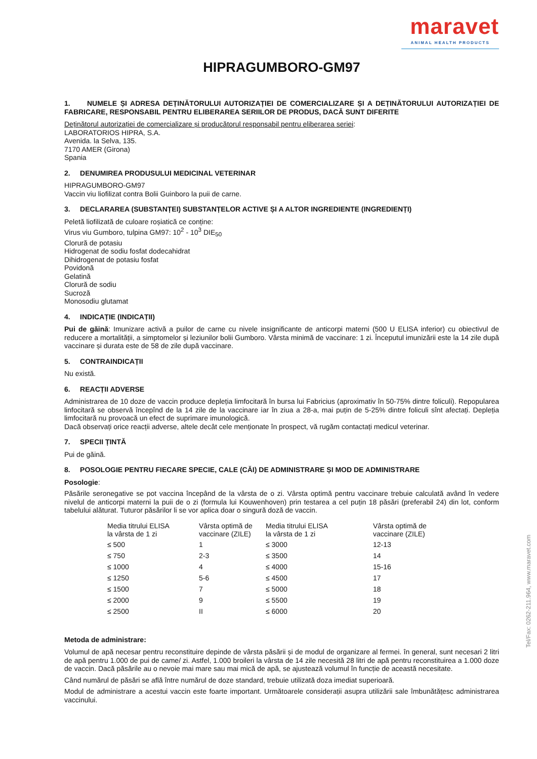maravet
ANIMAL HEALTH PRODUCTS
HIPRAGUMBORO-GM97
1. NUMELE ȘI ADRESA DEȚINĂTORULUI AUTORIZAȚIEI DE COMERCIALIZARE ȘI A DEȚINĂTORULUI AUTORIZAȚIEI DE FABRICARE, RESPONSABIL PENTRU ELIBERAREA SERIILOR DE PRODUS, DACĂ SUNT DIFERITE
Deținătorul autorizației de comercializare și producătorul responsabil pentru eliberarea seriei:
LABORATORIOS HIPRA, S.A.
Avenida. la Selva, 135.
7170 AMER (Girona)
Spania
2. DENUMIREA PRODUSULUI MEDICINAL VETERINAR
HIPRAGUMBORO-GM97
Vaccin viu liofilizat contra Bolii Guinboro la puii de carne.
3. DECLARAREA (SUBSTANȚEI) SUBSTANȚELOR ACTIVE ȘI A ALTOR INGREDIENTE (INGREDIENȚI)
Peletă liofilizată de culoare roșiatică ce conține:
Virus viu Gumboro, tulpina GM97: 10<sup>2</sup> - 10<sup>3</sup> DIE<sub>50</sub>
Clorură de potasiu
Hidrogenat de sodiu fosfat dodecahidrat
Dihidrogenat de potasiu fosfat
Povidonă
Gelatină
Clorură de sodiu
Sucroză
Monosodiu glutamat
4. INDICAȚIE (INDICAȚII)
Pui de găină: Imunizare activă a puilor de carne cu nivele insignificante de anticorpi materni (500 U ELISA inferior) cu obiectivul de reducere a mortalității, a simptomelor și leziunilor bolii Gumboro. Vârsta minimă de vaccinare: 1 zi. Începutul imunizării este la 14 zile după vaccinare și durata este de 58 de zile după vaccinare.
5. CONTRAINDICAȚII
Nu există.
6. REACȚII ADVERSE
Administrarea de 10 doze de vaccin produce depleția limfocitară în bursa lui Fabricius (aproximativ în 50-75% dintre foliculi). Repopularea linfocitară se observă începînd de la 14 zile de la vaccinare iar în ziua a 28-a, mai puțin de 5-25% dintre foliculi sînt afectați. Depleția limfocitară nu provoacă un efect de suprimare imunologică.
Dacă observați orice reacții adverse, altele decât cele menționate în prospect, vă rugăm contactați medicul veterinar.
7. SPECII ȚINTĂ
Pui de găină.
8. POSOLOGIE PENTRU FIECARE SPECIE, CALE (CĂI) DE ADMINISTRARE ȘI MOD DE ADMINISTRARE
Posologie:
Păsările seronegative se pot vaccina începând de la vârsta de o zi. Vârsta optimă pentru vaccinare trebuie calculată având în vedere nivelul de anticorpi materni la puii de o zi (formula lui Kouwenhoven) prin testarea a cel puțin 18 păsări (preferabil 24) din lot, conform tabelului alăturat. Tuturor păsărilor li se vor aplica doar o singură doză de vaccin.
| Media titrului ELISA la vârsta de 1 zi | Vârsta optimă de vaccinare (ZILE) | Media titrului ELISA la vârsta de 1 zi | Vârsta optimă de vaccinare (ZILE) |
| ≤ 500 | 1 | ≤ 3000 | 12-13 |
| ≤ 750 | 2-3 | ≤ 3500 | 14 |
| ≤ 1000 | 4 | ≤ 4000 | 15-16 |
| ≤ 1250 | 5-6 | ≤ 4500 | 17 |
| ≤ 1500 | 7 | ≤ 5000 | 18 |
| ≤ 2000 | 9 | ≤ 5500 | 19 |
| ≤ 2500 | II | ≤ 6000 | 20 |
Metoda de administrare:
Volumul de apă necesar pentru reconstituire depinde de vârsta păsării și de modul de organizare al fermei. în general, sunt necesari 2 litri de apă pentru 1.000 de pui de came/ zi. Astfel, 1.000 broileri la vârsta de 14 zile necesită 28 litri de apă pentru reconstituirea a 1.000 doze de vaccin. Dacă păsările au o nevoie mai mare sau mai mică de apă, se ajustează volumul în funcție de această necesitate.
Când numărul de păsări se află între numărul de doze standard, trebuie utilizată doza imediat superioară.
Modul de administrare a acestui vaccin este foarte important. Următoarele considerații asupra utilizării sale îmbunătățesc administrarea vaccinului.
Tel/Fax: 0262-211.964, www.maravet.com